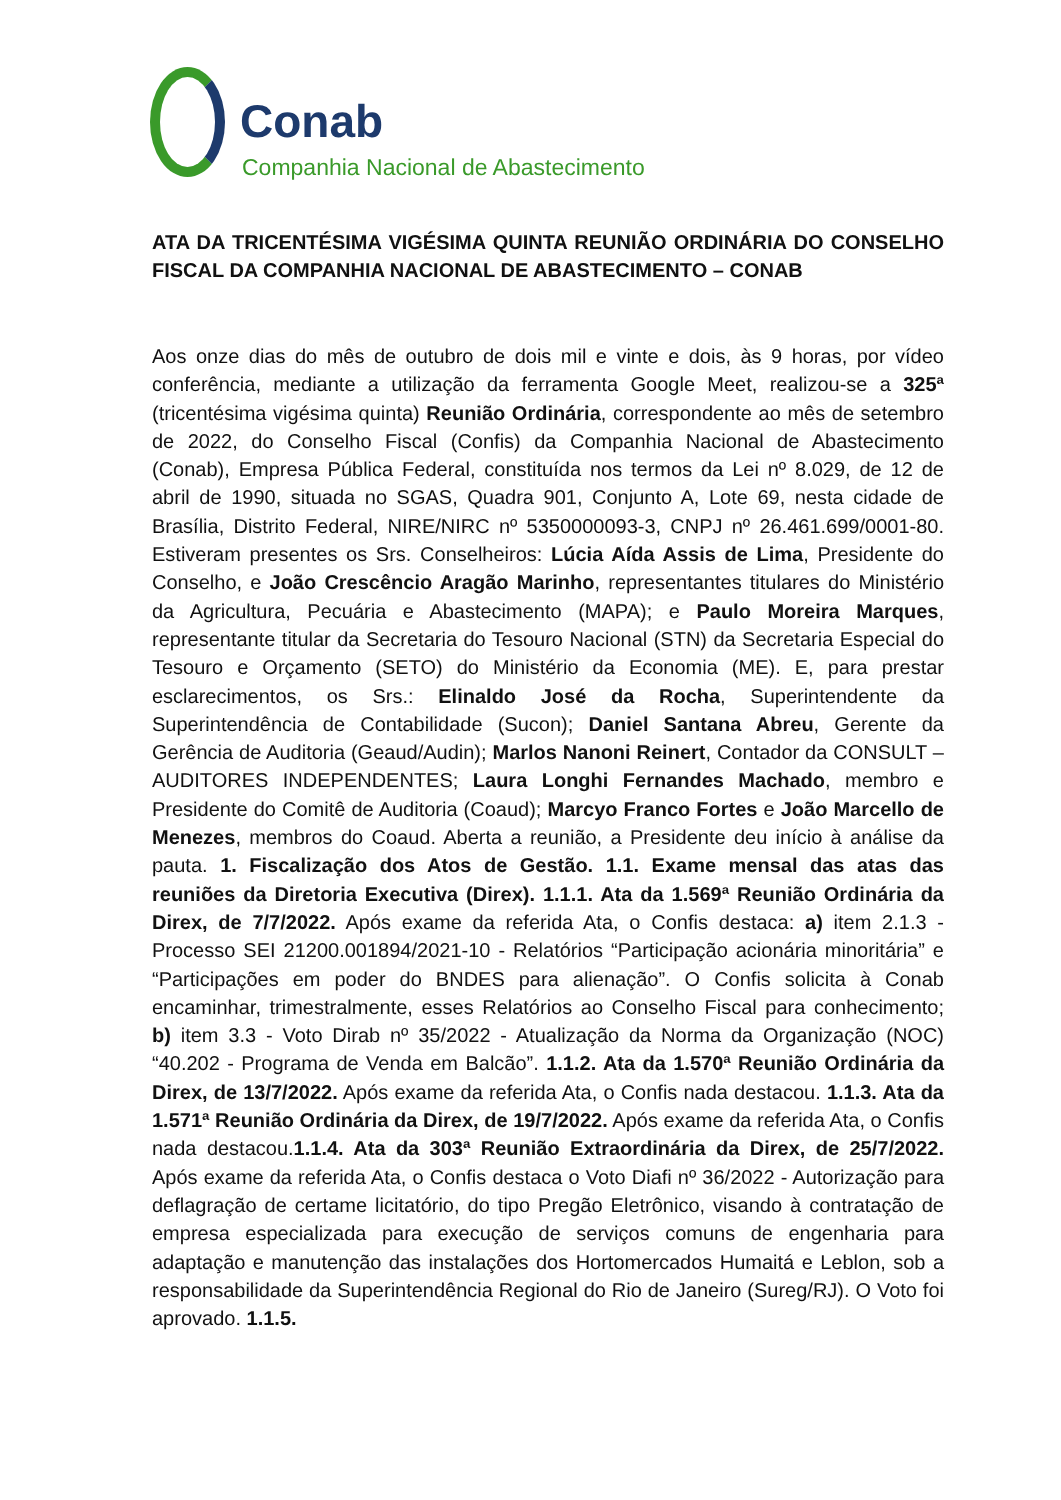Conab
Companhia Nacional de Abastecimento
ATA DA TRICENTÉSIMA VIGÉSIMA QUINTA REUNIÃO ORDINÁRIA DO CONSELHO FISCAL DA COMPANHIA NACIONAL DE ABASTECIMENTO – CONAB
Aos onze dias do mês de outubro de dois mil e vinte e dois, às 9 horas, por vídeo conferência, mediante a utilização da ferramenta Google Meet, realizou-se a 325ª (tricentésima vigésima quinta) Reunião Ordinária, correspondente ao mês de setembro de 2022, do Conselho Fiscal (Confis) da Companhia Nacional de Abastecimento (Conab), Empresa Pública Federal, constituída nos termos da Lei nº 8.029, de 12 de abril de 1990, situada no SGAS, Quadra 901, Conjunto A, Lote 69, nesta cidade de Brasília, Distrito Federal, NIRE/NIRC nº 5350000093-3, CNPJ nº 26.461.699/0001-80. Estiveram presentes os Srs. Conselheiros: Lúcia Aída Assis de Lima, Presidente do Conselho, e João Crescêncio Aragão Marinho, representantes titulares do Ministério da Agricultura, Pecuária e Abastecimento (MAPA); e Paulo Moreira Marques, representante titular da Secretaria do Tesouro Nacional (STN) da Secretaria Especial do Tesouro e Orçamento (SETO) do Ministério da Economia (ME). E, para prestar esclarecimentos, os Srs.: Elinaldo José da Rocha, Superintendente da Superintendência de Contabilidade (Sucon); Daniel Santana Abreu, Gerente da Gerência de Auditoria (Geaud/Audin); Marlos Nanoni Reinert, Contador da CONSULT – AUDITORES INDEPENDENTES; Laura Longhi Fernandes Machado, membro e Presidente do Comitê de Auditoria (Coaud); Marcyo Franco Fortes e João Marcello de Menezes, membros do Coaud. Aberta a reunião, a Presidente deu início à análise da pauta. 1. Fiscalização dos Atos de Gestão. 1.1. Exame mensal das atas das reuniões da Diretoria Executiva (Direx). 1.1.1. Ata da 1.569ª Reunião Ordinária da Direx, de 7/7/2022. Após exame da referida Ata, o Confis destaca: a) item 2.1.3 - Processo SEI 21200.001894/2021-10 - Relatórios “Participação acionária minoritária” e “Participações em poder do BNDES para alienação”. O Confis solicita à Conab encaminhar, trimestralmente, esses Relatórios ao Conselho Fiscal para conhecimento; b) item 3.3 - Voto Dirab nº 35/2022 - Atualização da Norma da Organização (NOC) “40.202 - Programa de Venda em Balcão”. 1.1.2. Ata da 1.570ª Reunião Ordinária da Direx, de 13/7/2022. Após exame da referida Ata, o Confis nada destacou. 1.1.3. Ata da 1.571ª Reunião Ordinária da Direx, de 19/7/2022. Após exame da referida Ata, o Confis nada destacou.1.1.4. Ata da 303ª Reunião Extraordinária da Direx, de 25/7/2022. Após exame da referida Ata, o Confis destaca o Voto Diafi nº 36/2022 - Autorização para deflagração de certame licitatório, do tipo Pregão Eletrônico, visando à contratação de empresa especializada para execução de serviços comuns de engenharia para adaptação e manutenção das instalações dos Hortomercados Humaitá e Leblon, sob a responsabilidade da Superintendência Regional do Rio de Janeiro (Sureg/RJ). O Voto foi aprovado. 1.1.5.